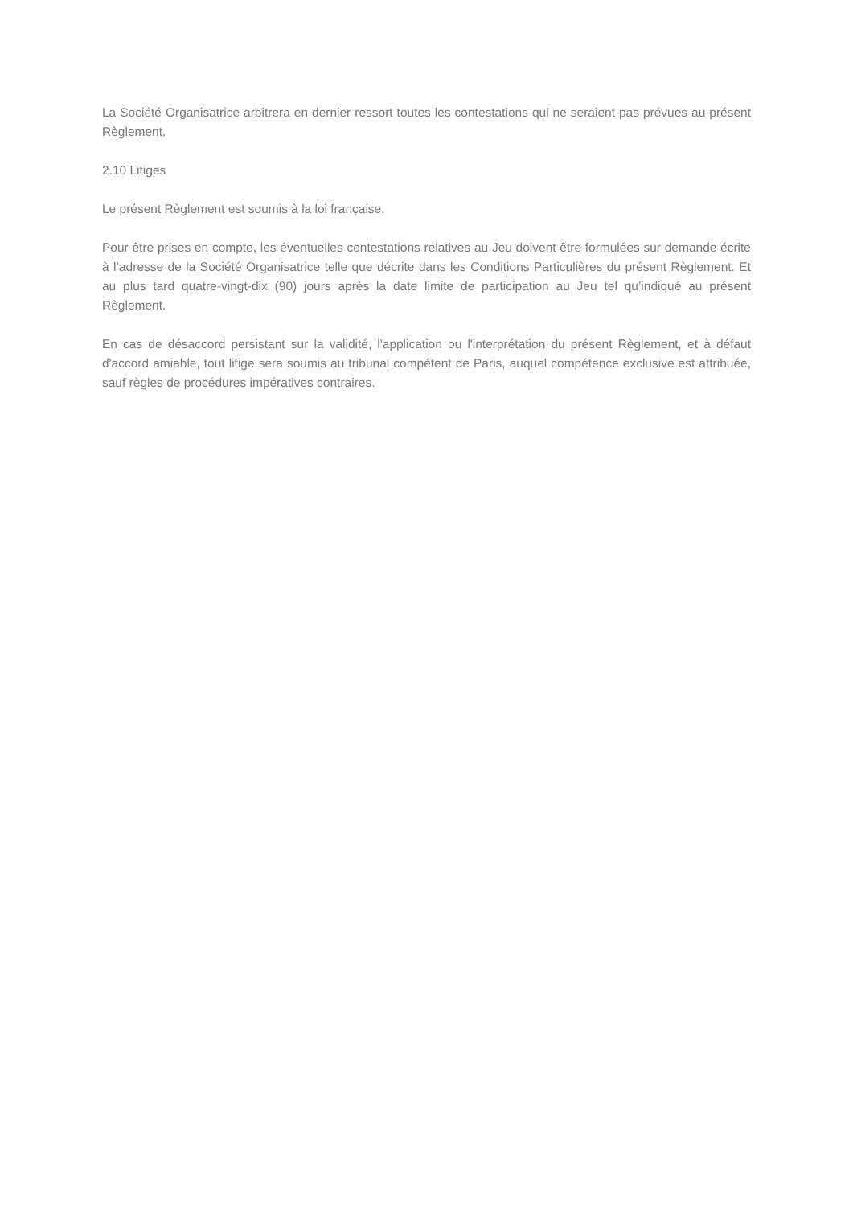La Société Organisatrice arbitrera en dernier ressort toutes les contestations qui ne seraient pas prévues au présent Règlement.
2.10 Litiges
Le présent Règlement est soumis à la loi française.
Pour être prises en compte, les éventuelles contestations relatives au Jeu doivent être formulées sur demande écrite à l’adresse de la Société Organisatrice telle que décrite dans les Conditions Particulières du présent Règlement. Et au plus tard quatre-vingt-dix (90) jours après la date limite de participation au Jeu tel qu’indiqué au présent Règlement.
En cas de désaccord persistant sur la validité, l'application ou l'interprétation du présent Règlement, et à défaut d'accord amiable, tout litige sera soumis au tribunal compétent de Paris, auquel compétence exclusive est attribuée, sauf règles de procédures impératives contraires.